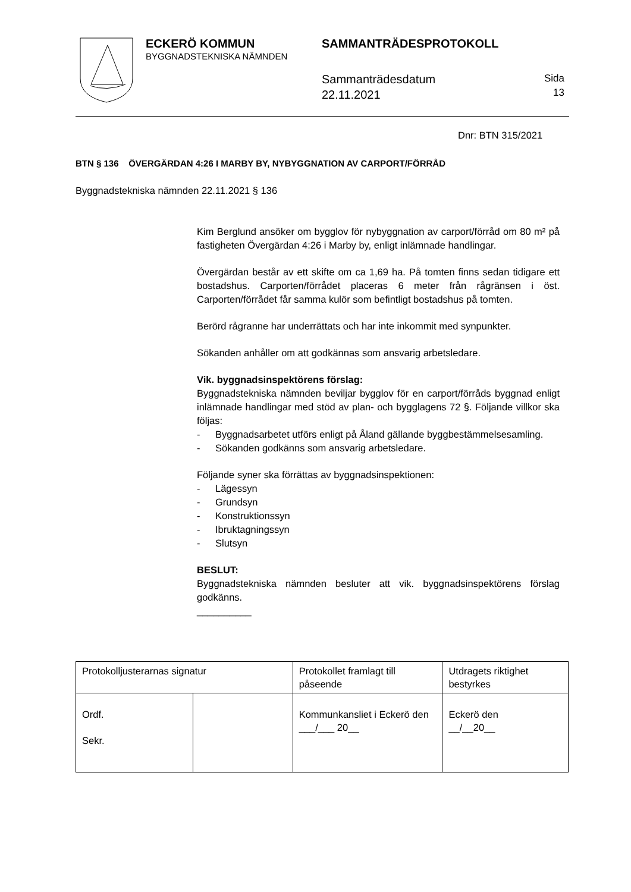ECKERÖ KOMMUN
BYGGNADSTEKNISKA NÄMNDEN
SAMMANTRÄDESPROTOKOLL
Sammanträdesdatum
22.11.2021
Sida
13
Dnr: BTN 315/2021
BTN § 136 ÖVERGÄRDAN 4:26 I MARBY BY, NYBYGGNATION AV CARPORT/FÖRRÅD
Byggnadstekniska nämnden 22.11.2021 § 136
Kim Berglund ansöker om bygglov för nybyggnation av carport/förråd om 80 m² på fastigheten Övergärdan 4:26 i Marby by, enligt inlämnade handlingar.
Övergärdan består av ett skifte om ca 1,69 ha. På tomten finns sedan tidigare ett bostadshus. Carporten/förrådet placeras 6 meter från rågränsen i öst. Carporten/förrådet får samma kulör som befintligt bostadshus på tomten.
Berörd rågranne har underrättats och har inte inkommit med synpunkter.
Sökanden anhåller om att godkännas som ansvarig arbetsledare.
Vik. byggnadsinspektörens förslag:
Byggnadstekniska nämnden beviljar bygglov för en carport/förråds byggnad enligt inlämnade handlingar med stöd av plan- och bygglagens 72 §. Följande villkor ska följas:
- Byggnadsarbetet utförs enligt på Åland gällande byggbestämmelsesamling.
- Sökanden godkänns som ansvarig arbetsledare.
Följande syner ska förrättas av byggnadsinspektionen:
- Lägessyn
- Grundsyn
- Konstruktionssyn
- Ibruktagningssyn
- Slutsyn
BESLUT:
Byggnadstekniska nämnden besluter att vik. byggnadsinspektörens förslag godkänns.
__________
| Protokolljusterarnas signatur | | Protokollet framlagt till påseende | Utdragets riktighet bestyrkes |
| Ordf. Sekr. | | Kommunkansliet i Eckerö den ___/___ 20__ | Eckerö den __/__20__ |